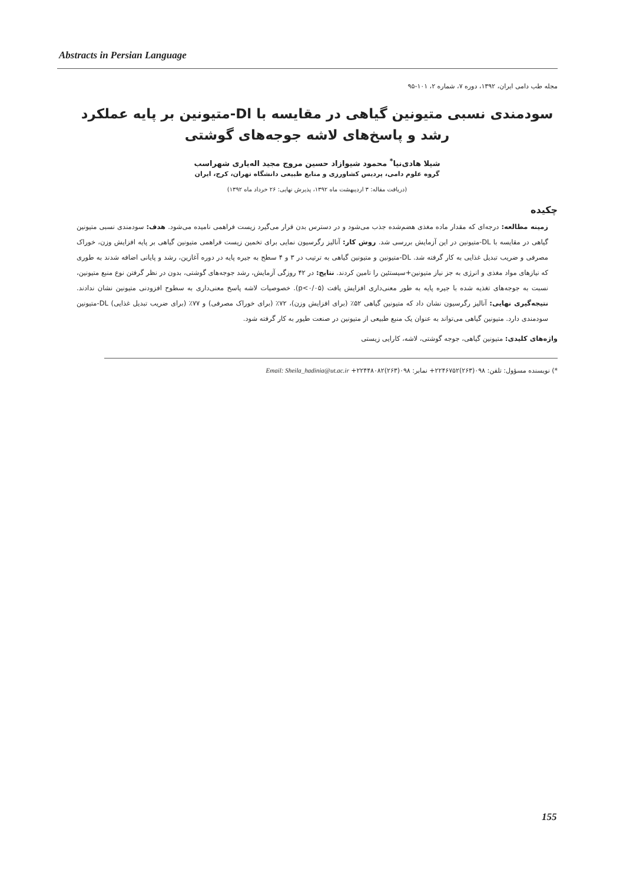Abstracts in Persian Language
مجله طب دامی ایران، ۱۳۹۲، دوره ۷، شماره ۲، ۱۰۱-۹۵
سودمندی نسبی متیونین گیاهی در مقایسه با Dl-متیونین بر پایه عملکرد رشد و پاسخ‌های لاشه جوجه‌های گوشتی
شیلا هادی‌نیا<sup>*</sup> محمود شیوازاد حسین مروج مجید اله‌یاری شهراسب
گروه علوم دامی، پردیس کشاورزی و منابع طبیعی دانشگاه تهران، کرج، ایران
(دریافت مقاله: ۳ اردیبهشت ماه ۱۳۹۲، پذیرش نهایی: ۲۶ خرداد ماه ۱۳۹۲)
چکیده
زمینه مطالعه: درجه‌ای که مقدار ماده مغذی هضم‌شده جذب می‌شود و در دسترس بدن قرار می‌گیرد زیست فراهمی نامیده می‌شود. هدف: سودمندی نسبی متیونین گیاهی در مقایسه با DL-متیونین در این آزمایش بررسی شد. روش کار: آنالیز رگرسیون نمایی برای تخمین زیست فراهمی متیونین گیاهی بر پایه افزایش وزن، خوراک مصرفی و ضریب تبدیل غذایی به کار گرفته شد. DL-متیونین و متیونین گیاهی به ترتیب در ۳ و ۴ سطح به جیره پایه در دوره آغازین، رشد و پایانی اضافه شدند به طوری که نیازهای مواد مغذی و انرژی به جز نیاز متیونین+سیستئین را تامین کردند. نتایج: در ۴۲ روزگی آزمایش، رشد جوجه‌های گوشتی، بدون در نظر گرفتن نوع منبع متیونین، نسبت به جوجه‌های تغذیه شده با جیره پایه به طور معنی‌داری افزایش یافت (p<۰/۰۵). خصوصیات لاشه پاسخ معنی‌داری به سطوح افزودنی متیونین نشان ندادند. نتیجه‌گیری نهایی: آنالیز رگرسیون نشان داد که متیونین گیاهی ۵۲٪ (برای افزایش وزن)، ۷۲٪ (برای خوراک مصرفی) و ۷۷٪ (برای ضریب تبدیل غذایی) DL-متیونین سودمندی دارد. متیونین گیاهی می‌تواند به عنوان یک منبع طبیعی از متیونین در صنعت طیور به کار گرفته شود.
واژه‌های کلیدی: متیونین گیاهی، جوجه گوشتی، لاشه، کارایی زیستی
*) نویسنده مسؤول: تلفن: ۰۹۸(۲۶۳)۲۲۴۶۷۵۲+ نمابر: ۰۹۸(۲۶۳)۲۲۴۴۸۰۸۲+ Email: Sheila_hadinia@ut.ac.ir
155